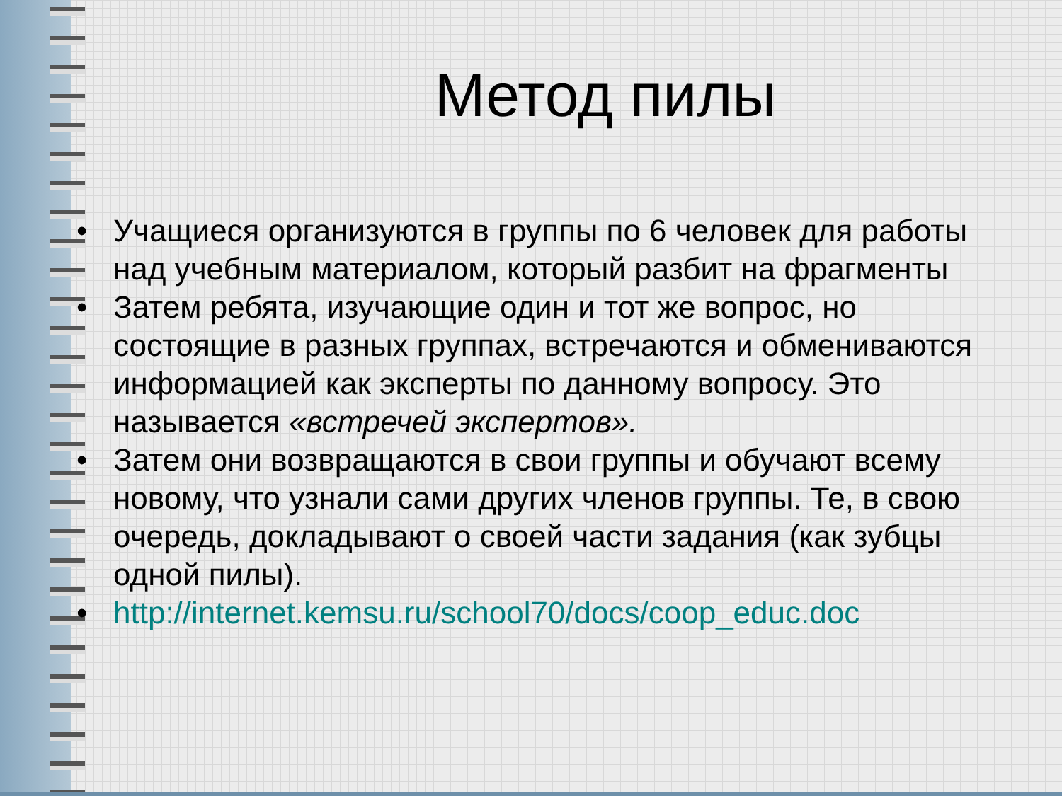Метод пилы
• Учащиеся организуются в группы по 6 человек для работы над учебным материалом, который разбит на фрагменты
• Затем ребята, изучающие один и тот же вопрос, но состоящие в разных группах, встречаются и обмениваются информацией как эксперты по данному вопросу. Это называется «встречей экспертов».
• Затем они возвращаются в свои группы и обучают всему новому, что узнали сами других членов группы. Те, в свою очередь, докладывают о своей части задания (как зубцы одной пилы).
• http://internet.kemsu.ru/school70/docs/coop_educ.doc